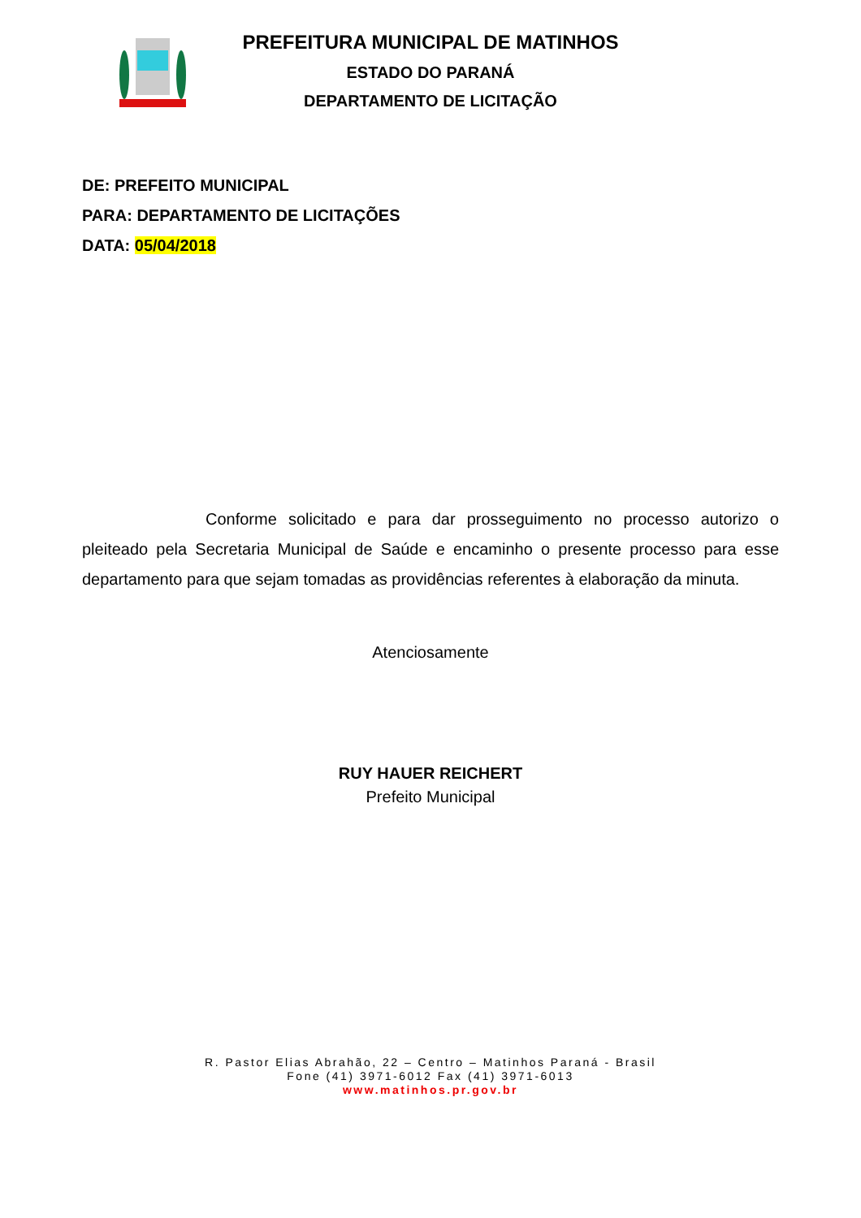PREFEITURA MUNICIPAL DE MATINHOS
ESTADO DO PARANÁ
DEPARTAMENTO DE LICITAÇÃO
DE: PREFEITO MUNICIPAL
PARA: DEPARTAMENTO DE LICITAÇÕES
DATA: 05/04/2018
Conforme solicitado e para dar prosseguimento no processo autorizo o pleiteado pela Secretaria Municipal de Saúde e encaminho o presente processo para esse departamento para que sejam tomadas as providências referentes à elaboração da minuta.
Atenciosamente
RUY HAUER REICHERT
Prefeito Municipal
R. Pastor Elias Abrahão, 22 – Centro – Matinhos Paraná - Brasil
Fone (41) 3971-6012 Fax (41) 3971-6013
www.matinhos.pr.gov.br